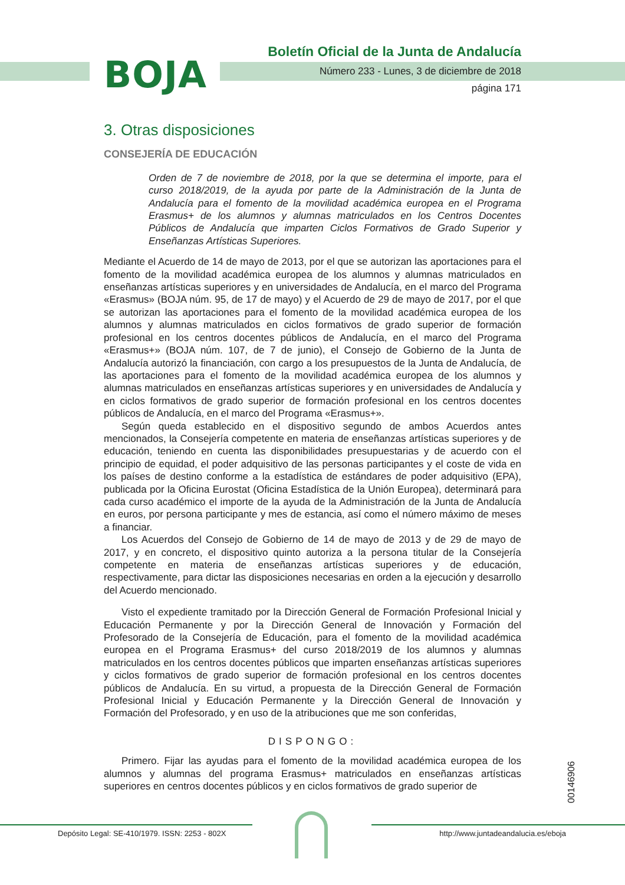BOJA
Boletín Oficial de la Junta de Andalucía
Número 233 - Lunes, 3 de diciembre de 2018
página 171
3. Otras disposiciones
CONSEJERÍA DE EDUCACIÓN
Orden de 7 de noviembre de 2018, por la que se determina el importe, para el curso 2018/2019, de la ayuda por parte de la Administración de la Junta de Andalucía para el fomento de la movilidad académica europea en el Programa Erasmus+ de los alumnos y alumnas matriculados en los Centros Docentes Públicos de Andalucía que imparten Ciclos Formativos de Grado Superior y Enseñanzas Artísticas Superiores.
Mediante el Acuerdo de 14 de mayo de 2013, por el que se autorizan las aportaciones para el fomento de la movilidad académica europea de los alumnos y alumnas matriculados en enseñanzas artísticas superiores y en universidades de Andalucía, en el marco del Programa «Erasmus» (BOJA núm. 95, de 17 de mayo) y el Acuerdo de 29 de mayo de 2017, por el que se autorizan las aportaciones para el fomento de la movilidad académica europea de los alumnos y alumnas matriculados en ciclos formativos de grado superior de formación profesional en los centros docentes públicos de Andalucía, en el marco del Programa «Erasmus+» (BOJA núm. 107, de 7 de junio), el Consejo de Gobierno de la Junta de Andalucía autorizó la financiación, con cargo a los presupuestos de la Junta de Andalucía, de las aportaciones para el fomento de la movilidad académica europea de los alumnos y alumnas matriculados en enseñanzas artísticas superiores y en universidades de Andalucía y en ciclos formativos de grado superior de formación profesional en los centros docentes públicos de Andalucía, en el marco del Programa «Erasmus+».
Según queda establecido en el dispositivo segundo de ambos Acuerdos antes mencionados, la Consejería competente en materia de enseñanzas artísticas superiores y de educación, teniendo en cuenta las disponibilidades presupuestarias y de acuerdo con el principio de equidad, el poder adquisitivo de las personas participantes y el coste de vida en los países de destino conforme a la estadística de estándares de poder adquisitivo (EPA), publicada por la Oficina Eurostat (Oficina Estadística de la Unión Europea), determinará para cada curso académico el importe de la ayuda de la Administración de la Junta de Andalucía en euros, por persona participante y mes de estancia, así como el número máximo de meses a financiar.
Los Acuerdos del Consejo de Gobierno de 14 de mayo de 2013 y de 29 de mayo de 2017, y en concreto, el dispositivo quinto autoriza a la persona titular de la Consejería competente en materia de enseñanzas artísticas superiores y de educación, respectivamente, para dictar las disposiciones necesarias en orden a la ejecución y desarrollo del Acuerdo mencionado.
Visto el expediente tramitado por la Dirección General de Formación Profesional Inicial y Educación Permanente y por la Dirección General de Innovación y Formación del Profesorado de la Consejería de Educación, para el fomento de la movilidad académica europea en el Programa Erasmus+ del curso 2018/2019 de los alumnos y alumnas matriculados en los centros docentes públicos que imparten enseñanzas artísticas superiores y ciclos formativos de grado superior de formación profesional en los centros docentes públicos de Andalucía. En su virtud, a propuesta de la Dirección General de Formación Profesional Inicial y Educación Permanente y la Dirección General de Innovación y Formación del Profesorado, y en uso de la atribuciones que me son conferidas,
DISPONGO:
Primero. Fijar las ayudas para el fomento de la movilidad académica europea de los alumnos y alumnas del programa Erasmus+ matriculados en enseñanzas artísticas superiores en centros docentes públicos y en ciclos formativos de grado superior de
00146906
Depósito Legal: SE-410/1979. ISSN: 2253 - 802X
http://www.juntadeandalucia.es/eboja